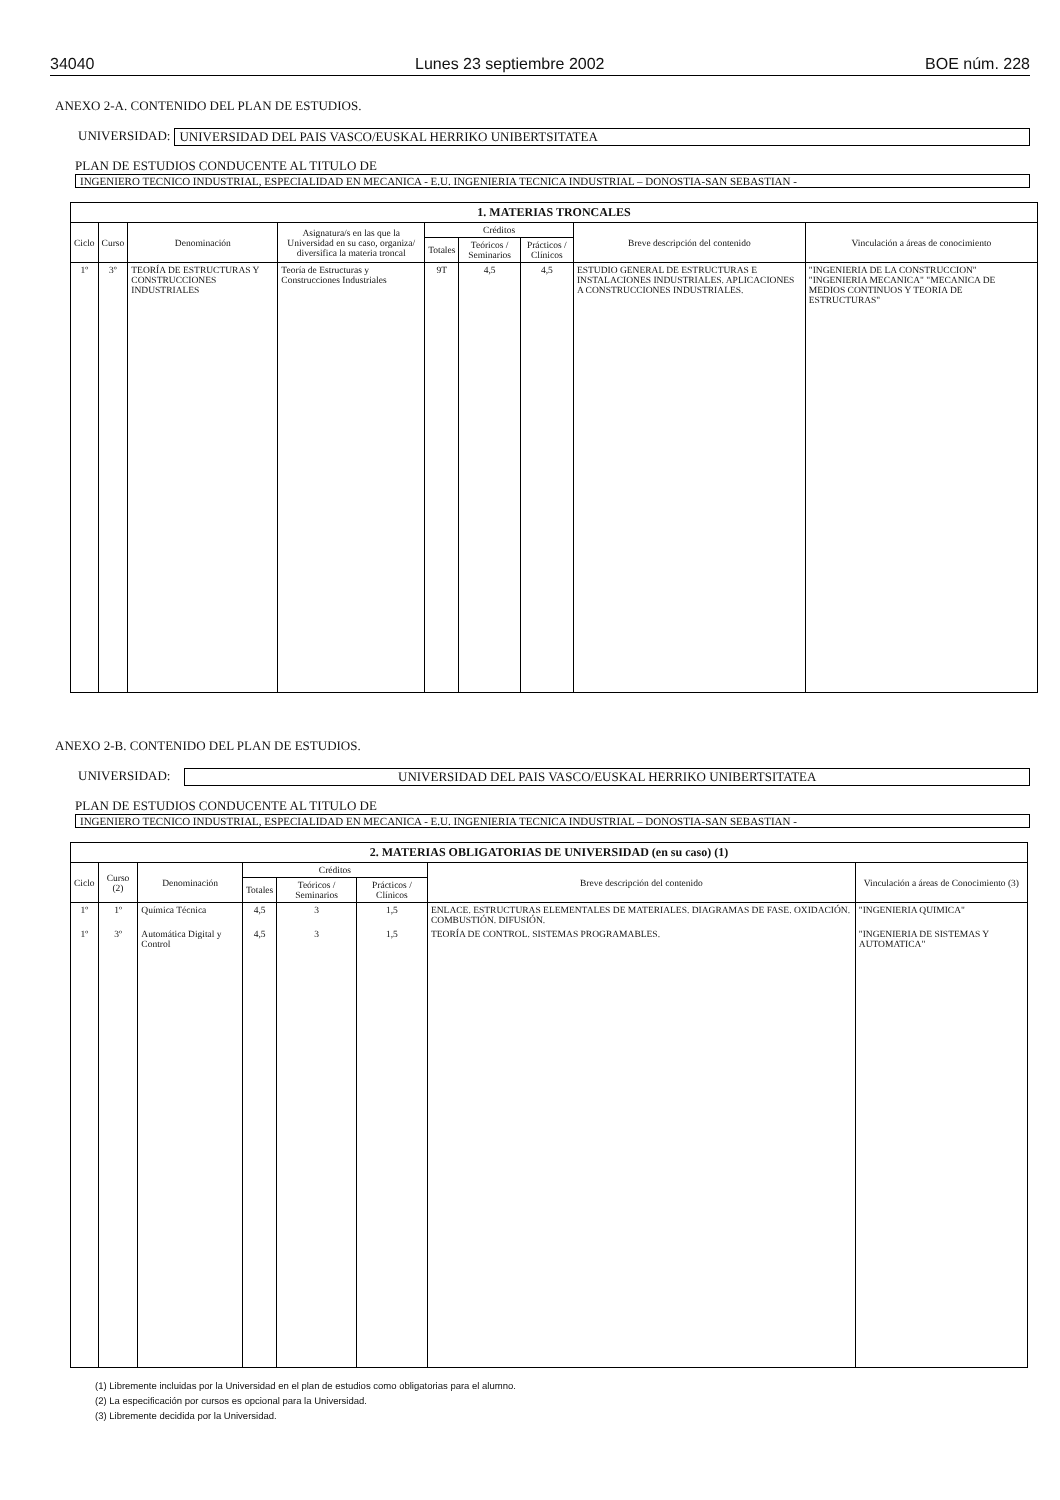34040 Lunes 23 septiembre 2002 BOE núm. 228
ANEXO 2-A. CONTENIDO DEL PLAN DE ESTUDIOS.
UNIVERSIDAD:
UNIVERSIDAD DEL PAIS VASCO/EUSKAL HERRIKO UNIBERTSITATEA
PLAN DE ESTUDIOS CONDUCENTE AL TITULO DE
INGENIERO TECNICO INDUSTRIAL, ESPECIALIDAD EN MECANICA - E.U. INGENIERIA TECNICA INDUSTRIAL – DONOSTIA-SAN SEBASTIAN -
| 1. MATERIAS TRONCALES | | | | | | | | |
| --- | --- | --- | --- | --- | --- | --- | --- | --- |
| Ciclo | Curso | Denominación | Asignatura/s en las que la Universidad en su caso, organiza/ diversifica la materia troncal | Créditos | | | Breve descripción del contenido | Vinculación a áreas de conocimiento |
| | | | | Totales | Teóricos / Seminarios | Prácticos / Clínicos | | |
| 1º | 3º | TEORÍA DE ESTRUCTURAS Y CONSTRUCCIONES INDUSTRIALES | Teoría de Estructuras y Construcciones Industriales | 9T | 4,5 | 4,5 | ESTUDIO GENERAL DE ESTRUCTURAS E INSTALACIONES INDUSTRIALES. APLICACIONES A CONSTRUCCIONES INDUSTRIALES. | "INGENIERIA DE LA CONSTRUCCION" "INGENIERIA MECANICA" "MECANICA DE MEDIOS CONTINUOS Y TEORIA DE ESTRUCTURAS" |
ANEXO 2-B. CONTENIDO DEL PLAN DE ESTUDIOS.
UNIVERSIDAD:
UNIVERSIDAD DEL PAIS VASCO/EUSKAL HERRIKO UNIBERTSITATEA
PLAN DE ESTUDIOS CONDUCENTE AL TITULO DE
INGENIERO TECNICO INDUSTRIAL, ESPECIALIDAD EN MECANICA - E.U. INGENIERIA TECNICA INDUSTRIAL – DONOSTIA-SAN SEBASTIAN -
| 2. MATERIAS OBLIGATORIAS DE UNIVERSIDAD (en su caso) (1) | | | | | | | |
| --- | --- | --- | --- | --- | --- | --- | --- |
| Ciclo | Curso (2) | Denominación | Créditos | | | Breve descripción del contenido | Vinculación a áreas de Conocimiento (3) |
| | | | Totales | Teóricos / Seminarios | Prácticos / Clínicos | | |
| 1º | 1º | Química Técnica | 4,5 | 3 | 1,5 | ENLACE. ESTRUCTURAS ELEMENTALES DE MATERIALES. DIAGRAMAS DE FASE. OXIDACIÓN. COMBUSTIÓN. DIFUSIÓN. | "INGENIERIA QUIMICA" |
| 1º | 3º | Automática Digital y Control | 4,5 | 3 | 1,5 | TEORÍA DE CONTROL. SISTEMAS PROGRAMABLES. | "INGENIERIA DE SISTEMAS Y AUTOMATICA" |
(1) Libremente incluidas por la Universidad en el plan de estudios como obligatorias para el alumno.
(2) La especificación por cursos es opcional para la Universidad.
(3) Libremente decidida por la Universidad.